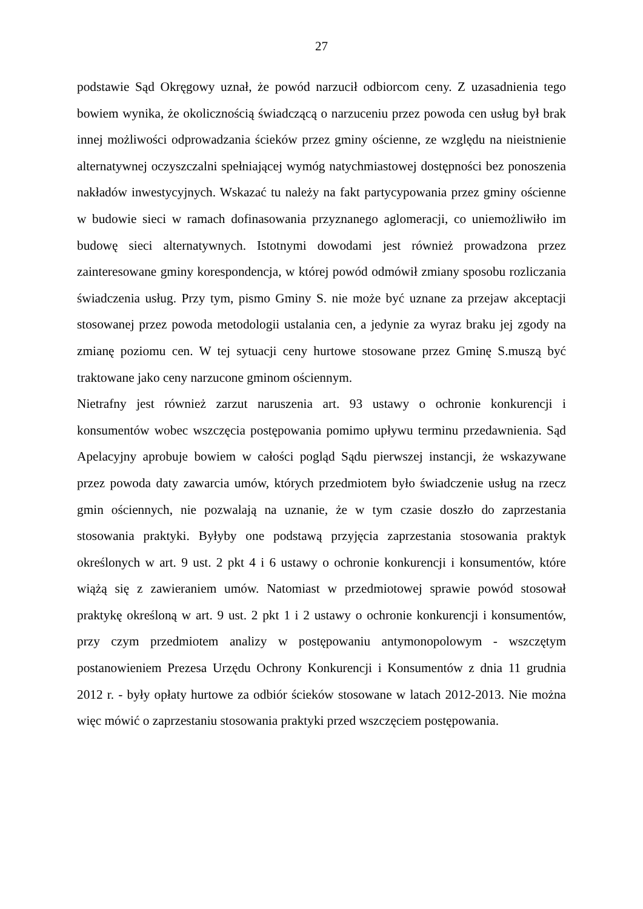27
podstawie Sąd Okręgowy uznał, że powód narzucił odbiorcom ceny. Z uzasadnienia tego bowiem wynika, że okolicznością świadczącą o narzuceniu przez powoda cen usług był brak innej możliwości odprowadzania ścieków przez gminy ościenne, ze względu na nieistnienie alternatywnej oczyszczalni spełniającej wymóg natychmiastowej dostępności bez ponoszenia nakładów inwestycyjnych. Wskazać tu należy na fakt partycypowania przez gminy ościenne w budowie sieci w ramach dofinasowania przyznanego aglomeracji, co uniemożliwiło im budowę sieci alternatywnych. Istotnymi dowodami jest również prowadzona przez zainteresowane gminy korespondencja, w której powód odmówił zmiany sposobu rozliczania świadczenia usług. Przy tym, pismo Gminy S. nie może być uznane za przejaw akceptacji stosowanej przez powoda metodologii ustalania cen, a jedynie za wyraz braku jej zgody na zmianę poziomu cen. W tej sytuacji ceny hurtowe stosowane przez Gminę S.muszą być traktowane jako ceny narzucone gminom ościennym.
Nietrafny jest również zarzut naruszenia art. 93 ustawy o ochronie konkurencji i konsumentów wobec wszczęcia postępowania pomimo upływu terminu przedawnienia. Sąd Apelacyjny aprobuje bowiem w całości pogląd Sądu pierwszej instancji, że wskazywane przez powoda daty zawarcia umów, których przedmiotem było świadczenie usług na rzecz gmin ościennych, nie pozwalają na uznanie, że w tym czasie doszło do zaprzestania stosowania praktyki. Byłyby one podstawą przyjęcia zaprzestania stosowania praktyk określonych w art. 9 ust. 2 pkt 4 i 6 ustawy o ochronie konkurencji i konsumentów, które wiążą się z zawieraniem umów. Natomiast w przedmiotowej sprawie powód stosował praktykę określoną w art. 9 ust. 2 pkt 1 i 2 ustawy o ochronie konkurencji i konsumentów, przy czym przedmiotem analizy w postępowaniu antymonopolowym - wszczętym postanowieniem Prezesa Urzędu Ochrony Konkurencji i Konsumentów z dnia 11 grudnia 2012 r. - były opłaty hurtowe za odbiór ścieków stosowane w latach 2012-2013. Nie można więc mówić o zaprzestaniu stosowania praktyki przed wszczęciem postępowania.